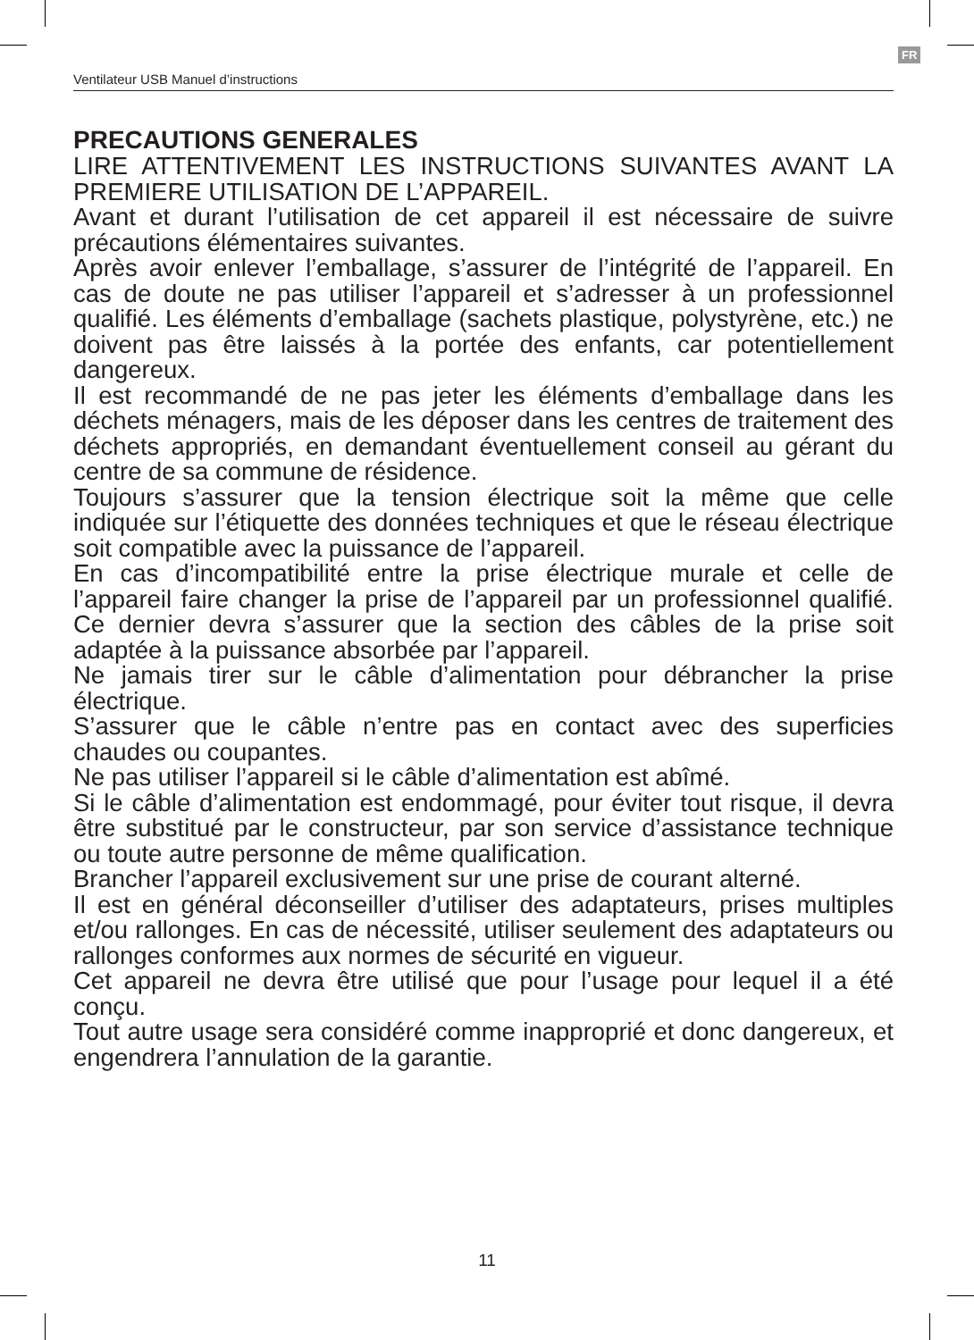FR
Ventilateur USB Manuel d’instructions
PRECAUTIONS GENERALES
LIRE ATTENTIVEMENT LES INSTRUCTIONS SUIVANTES AVANT LA PREMIERE UTILISATION DE L’APPAREIL.
Avant et durant l’utilisation de cet appareil il est nécessaire de suivre précautions élémentaires suivantes.
Après avoir enlever l’emballage, s’assurer de l’intégrité de l’appareil. En cas de doute ne pas utiliser l’appareil et s’adresser à un professionnel qualifié. Les éléments d’emballage (sachets plastique, polystyrène, etc.) ne doivent pas être laissés à la portée des enfants, car potentiellement dangereux.
Il est recommandé de ne pas jeter les éléments d’emballage dans les déchets ménagers, mais de les déposer dans les centres de traitement des déchets appropriés, en demandant éventuellement conseil au gérant du centre de sa commune de résidence.
Toujours s’assurer que la tension électrique soit la même que celle indiquée sur l’étiquette des données techniques et que le réseau électrique soit compatible avec la puissance de l’appareil.
En cas d’incompatibilité entre la prise électrique murale et celle de l’appareil faire changer la prise de l’appareil par un professionnel qualifié. Ce dernier devra s’assurer que la section des câbles de la prise soit adaptée à la puissance absorbée par l’appareil.
Ne jamais tirer sur le câble d’alimentation pour débrancher la prise électrique.
S’assurer que le câble n’entre pas en contact avec des superficies chaudes ou coupantes.
Ne pas utiliser l’appareil si le câble d’alimentation est abîmé.
Si le câble d’alimentation est endommagé, pour éviter tout risque, il devra être substitué par le constructeur, par son service d’assistance technique ou toute autre personne de même qualification.
Brancher l’appareil exclusivement sur une prise de courant alterné.
Il est en général déconseiller d’utiliser des adaptateurs, prises multiples et/ou rallonges. En cas de nécessité, utiliser seulement des adaptateurs ou rallonges conformes aux normes de sécurité en vigueur.
Cet appareil ne devra être utilisé que pour l’usage pour lequel il a été conçu.
Tout autre usage sera considéré comme inapproprié et donc dangereux, et engendrera l’annulation de la garantie.
11